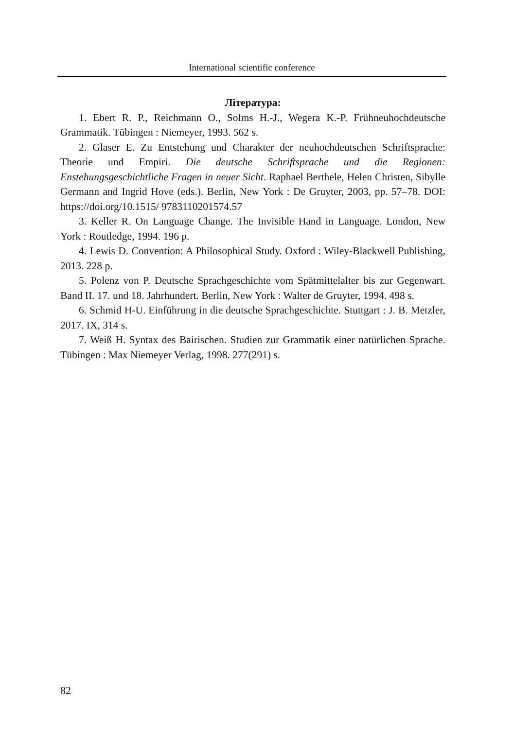International scientific conference
Література:
1. Ebert R. P., Reichmann O., Solms H.-J., Wegera K.-P. Frühneuhochdeutsche Grammatik. Tübingen : Niemeyer, 1993. 562 s.
2. Glaser E. Zu Entstehung und Charakter der neuhochdeutschen Schriftsprache: Theorie und Empiri. Die deutsche Schriftsprache und die Regionen: Enstehungsgeschichtliche Fragen in neuer Sicht. Raphael Berthele, Helen Christen, Sibylle Germann and Ingrid Hove (eds.). Berlin, New York : De Gruyter, 2003, pp. 57–78. DOI: https://doi.org/10.1515/ 9783110201574.57
3. Keller R. On Language Change. The Invisible Hand in Language. London, New York : Routledge, 1994. 196 p.
4. Lewis D. Convention: A Philosophical Study. Oxford : Wiley-Blackwell Publishing, 2013. 228 p.
5. Polenz von P. Deutsche Sprachgeschichte vom Spätmittelalter bis zur Gegenwart. Band II. 17. und 18. Jahrhundert. Berlin, New York : Walter de Gruyter, 1994. 498 s.
6. Schmid H-U. Einführung in die deutsche Sprachgeschichte. Stuttgart : J. B. Metzler, 2017. IX, 314 s.
7. Weiß H. Syntax des Bairischen. Studien zur Grammatik einer natürlichen Sprache. Tübingen : Max Niemeyer Verlag, 1998. 277(291) s.
82